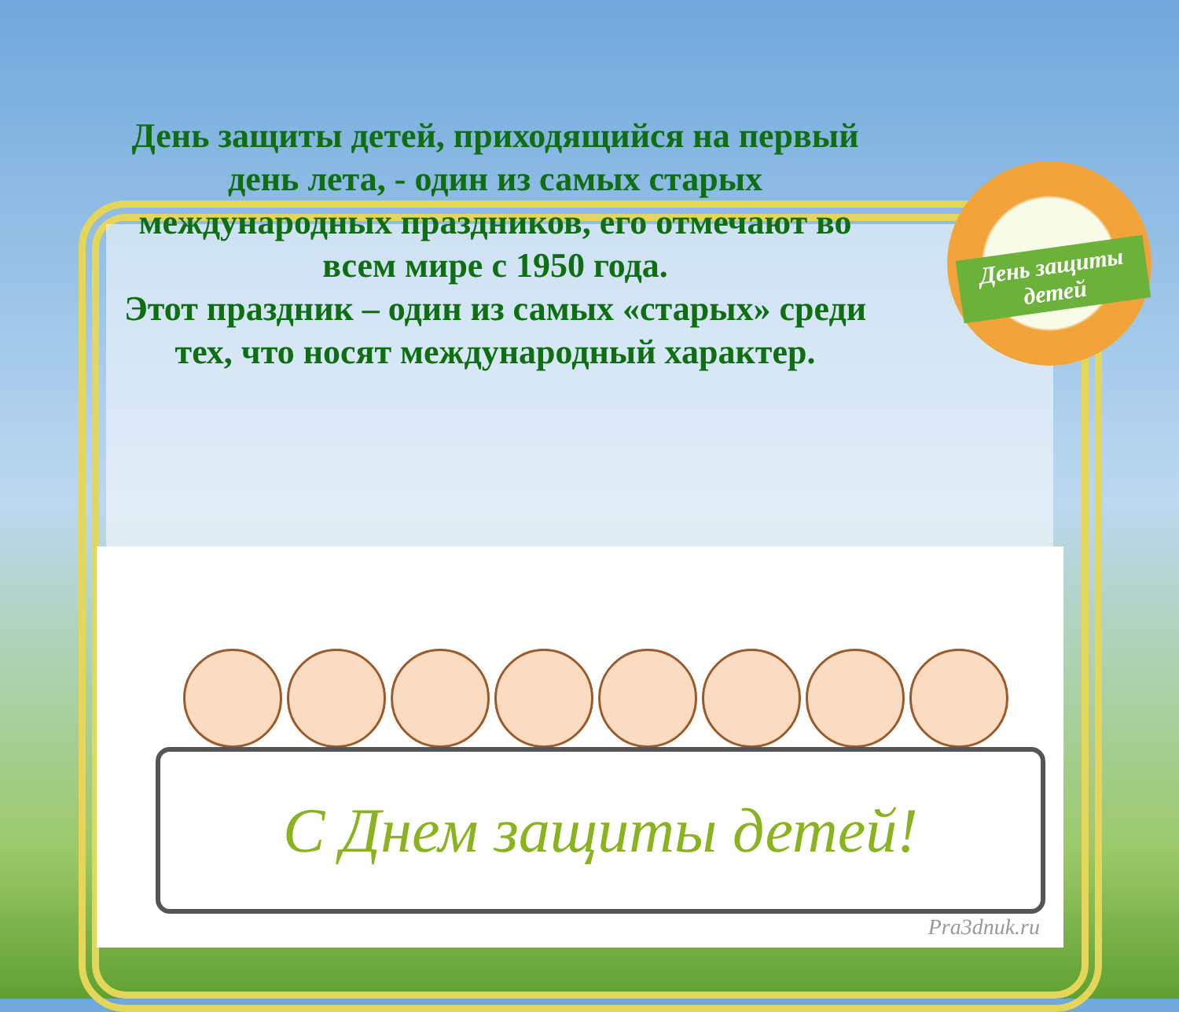День защиты детей
День защиты детей, приходящийся на первый день лета, - один из самых старых международных праздников, его отмечают во всем мире с 1950 года.
Этот праздник – один из самых «старых» среди тех, что носят международный характер.
С Днем защиты детей!
Pra3dnuk.ru